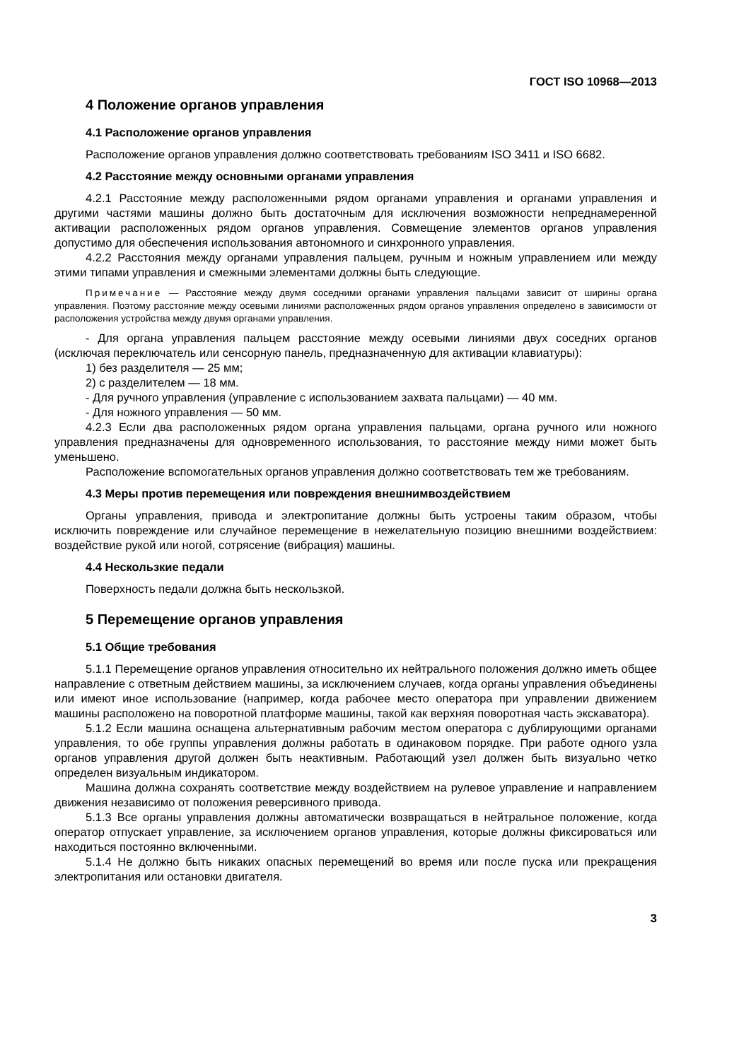ГОСТ ISO 10968—2013
4 Положение органов управления
4.1 Расположение органов управления
Расположение органов управления должно соответствовать требованиям ISO 3411 и ISO 6682.
4.2 Расстояние между основными органами управления
4.2.1 Расстояние между расположенными рядом органами управления и органами управления и другими частями машины должно быть достаточным для исключения возможности непреднамеренной активации расположенных рядом органов управления. Совмещение элементов органов управления допустимо для обеспечения использования автономного и синхронного управления.
4.2.2 Расстояния между органами управления пальцем, ручным и ножным управлением или между этими типами управления и смежными элементами должны быть следующие.
Примечание — Расстояние между двумя соседними органами управления пальцами зависит от ширины органа управления. Поэтому расстояние между осевыми линиями расположенных рядом органов управления определено в зависимости от расположения устройства между двумя органами управления.
- Для органа управления пальцем расстояние между осевыми линиями двух соседних органов (исключая переключатель или сенсорную панель, предназначенную для активации клавиатуры):
1) без разделителя — 25 мм;
2) с разделителем — 18 мм.
- Для ручного управления (управление с использованием захвата пальцами) — 40 мм.
- Для ножного управления — 50 мм.
4.2.3 Если два расположенных рядом органа управления пальцами, органа ручного или ножного управления предназначены для одновременного использования, то расстояние между ними может быть уменьшено.
Расположение вспомогательных органов управления должно соответствовать тем же требованиям.
4.3 Меры против перемещения или повреждения внешнимвоздействием
Органы управления, привода и электропитание должны быть устроены таким образом, чтобы исключить повреждение или случайное перемещение в нежелательную позицию внешними воздействием: воздействие рукой или ногой, сотрясение (вибрация) машины.
4.4 Нескользкие педали
Поверхность педали должна быть нескользкой.
5 Перемещение органов управления
5.1 Общие требования
5.1.1 Перемещение органов управления относительно их нейтрального положения должно иметь общее направление с ответным действием машины, за исключением случаев, когда органы управления объединены или имеют иное использование (например, когда рабочее место оператора при управлении движением машины расположено на поворотной платформе машины, такой как верхняя поворотная часть экскаватора).
5.1.2 Если машина оснащена альтернативным рабочим местом оператора с дублирующими органами управления, то обе группы управления должны работать в одинаковом порядке. При работе одного узла органов управления другой должен быть неактивным. Работающий узел должен быть визуально четко определен визуальным индикатором.
Машина должна сохранять соответствие между воздействием на рулевое управление и направлением движения независимо от положения реверсивного привода.
5.1.3 Все органы управления должны автоматически возвращаться в нейтральное положение, когда оператор отпускает управление, за исключением органов управления, которые должны фиксироваться или находиться постоянно включенными.
5.1.4 Не должно быть никаких опасных перемещений во время или после пуска или прекращения электропитания или остановки двигателя.
3